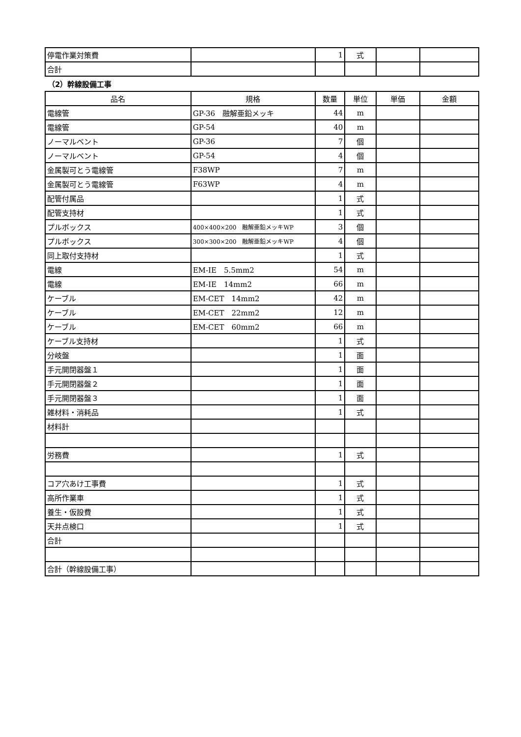| 停電作業対策費 | | 1 | 式 | | |
| 合計 | | | | | |
（2）幹線設備工事
| 品名 | 規格 | 数量 | 単位 | 単価 | 金額 |
| --- | --- | --- | --- | --- | --- |
| 電線管 | GP-36 融解亜鉛メッキ | 44 | m | | |
| 電線管 | GP-54 | 40 | m | | |
| ノーマルベント | GP-36 | 7 | 個 | | |
| ノーマルベント | GP-54 | 4 | 個 | | |
| 金属製可とう電線管 | F38WP | 7 | m | | |
| 金属製可とう電線管 | F63WP | 4 | m | | |
| 配管付属品 | | 1 | 式 | | |
| 配管支持材 | | 1 | 式 | | |
| プルボックス | 400×400×200 融解亜鉛メッキWP | 3 | 個 | | |
| プルボックス | 300×300×200 融解亜鉛メッキWP | 4 | 個 | | |
| 同上取付支持材 | | 1 | 式 | | |
| 電線 | EM-IE 5.5mm2 | 54 | m | | |
| 電線 | EM-IE 14mm2 | 66 | m | | |
| ケーブル | EM-CET 14mm2 | 42 | m | | |
| ケーブル | EM-CET 22mm2 | 12 | m | | |
| ケーブル | EM-CET 60mm2 | 66 | m | | |
| ケーブル支持材 | | 1 | 式 | | |
| 分岐盤 | | 1 | 面 | | |
| 手元開閉器盤１ | | 1 | 面 | | |
| 手元開閉器盤２ | | 1 | 面 | | |
| 手元開閉器盤３ | | 1 | 面 | | |
| 雑材料・消耗品 | | 1 | 式 | | |
| 材料計 | | | | | |
| 労務費 | | 1 | 式 | | |
| コア穴あけ工事費 | | 1 | 式 | | |
| 高所作業車 | | 1 | 式 | | |
| 養生・仮設費 | | 1 | 式 | | |
| 天井点検口 | | 1 | 式 | | |
| 合計 | | | | | |
| 合計（幹線設備工事） | | | | | |